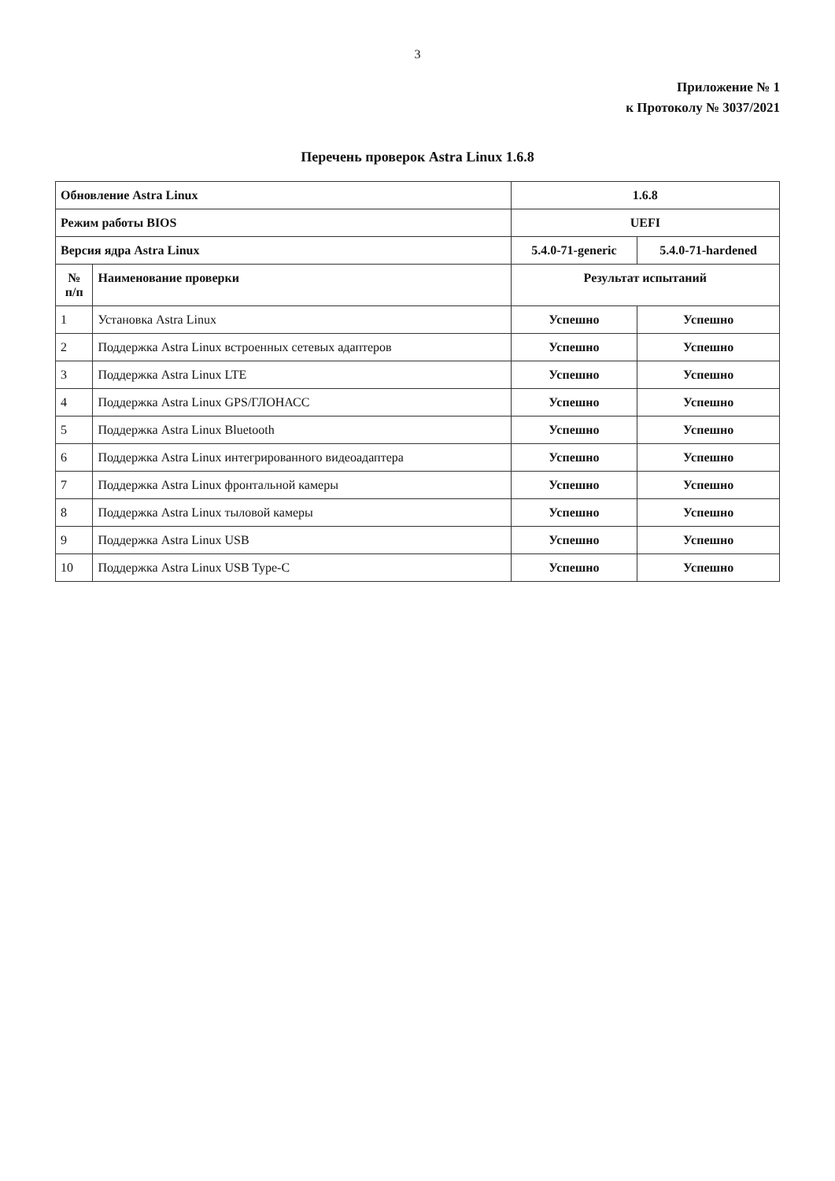3
Приложение № 1
к Протоколу № 3037/2021
Перечень проверок Astra Linux 1.6.8
| Обновление Astra Linux | | 1.6.8 | |
| Режим работы BIOS | | UEFI | |
| Версия ядра Astra Linux | | 5.4.0-71-generic | 5.4.0-71-hardened |
| № п/п | Наименование проверки | Результат испытаний | |
| 1 | Установка Astra Linux | Успешно | Успешно |
| 2 | Поддержка Astra Linux встроенных сетевых адаптеров | Успешно | Успешно |
| 3 | Поддержка Astra Linux LTE | Успешно | Успешно |
| 4 | Поддержка Astra Linux GPS/ГЛОНАСС | Успешно | Успешно |
| 5 | Поддержка Astra Linux Bluetooth | Успешно | Успешно |
| 6 | Поддержка Astra Linux интегрированного видеоадаптера | Успешно | Успешно |
| 7 | Поддержка Astra Linux фронтальной камеры | Успешно | Успешно |
| 8 | Поддержка Astra Linux тыловой камеры | Успешно | Успешно |
| 9 | Поддержка Astra Linux USB | Успешно | Успешно |
| 10 | Поддержка Astra Linux USB Type-C | Успешно | Успешно |